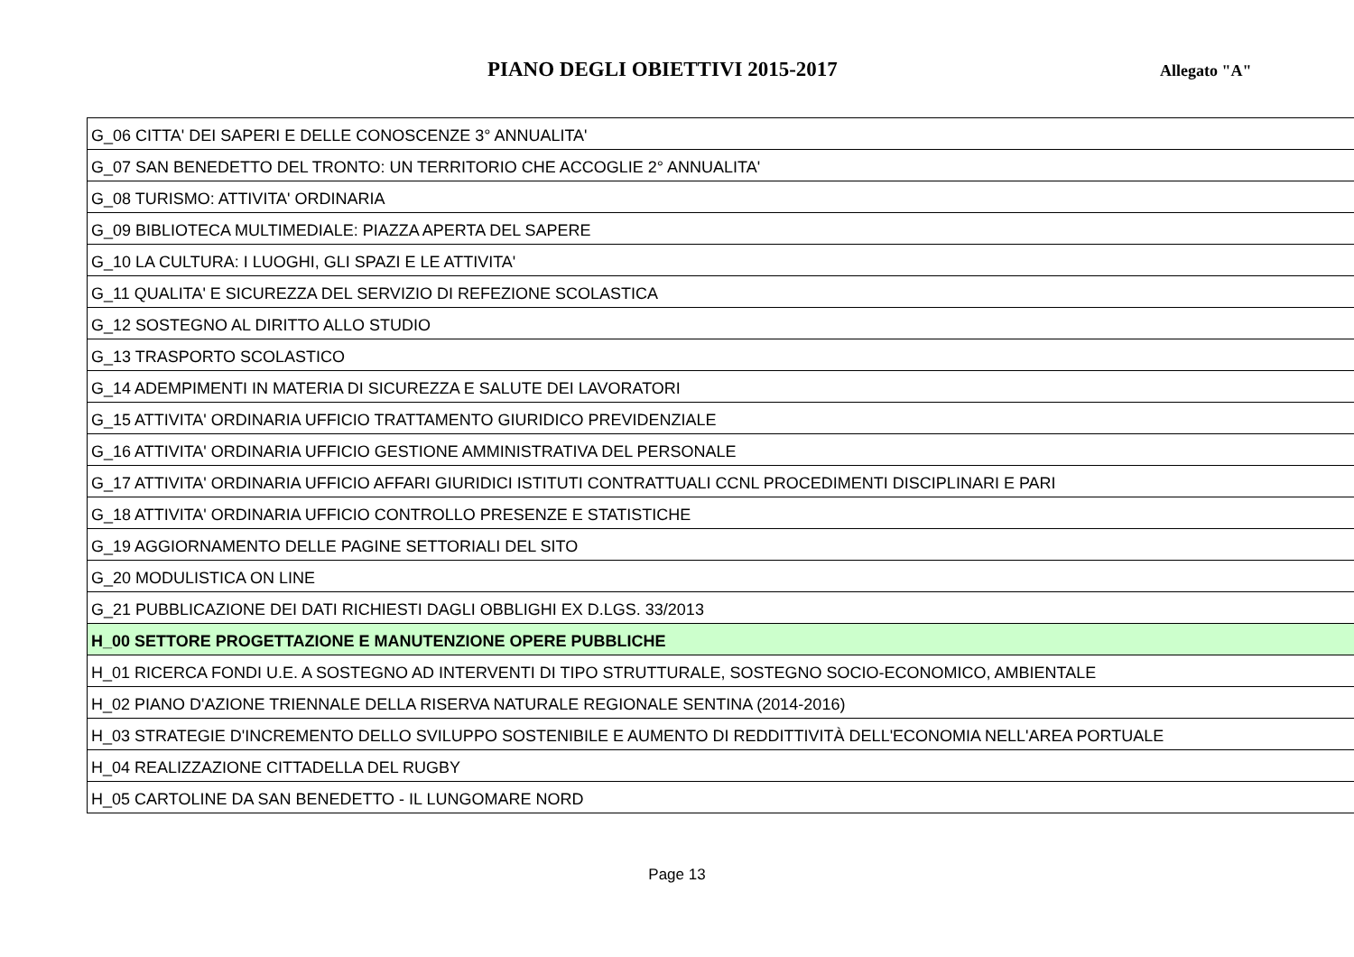PIANO DEGLI OBIETTIVI 2015-2017
Allegato "A"
| G_06 CITTA' DEI SAPERI E DELLE CONOSCENZE 3° ANNUALITA' |
| G_07 SAN BENEDETTO DEL TRONTO: UN TERRITORIO CHE ACCOGLIE 2° ANNUALITA' |
| G_08 TURISMO: ATTIVITA' ORDINARIA |
| G_09 BIBLIOTECA MULTIMEDIALE: PIAZZA APERTA DEL SAPERE |
| G_10 LA CULTURA: I LUOGHI, GLI SPAZI E LE ATTIVITA' |
| G_11 QUALITA' E SICUREZZA DEL SERVIZIO DI REFEZIONE SCOLASTICA |
| G_12 SOSTEGNO AL DIRITTO ALLO STUDIO |
| G_13 TRASPORTO SCOLASTICO |
| G_14 ADEMPIMENTI IN MATERIA DI SICUREZZA E SALUTE DEI LAVORATORI |
| G_15 ATTIVITA' ORDINARIA UFFICIO TRATTAMENTO GIURIDICO PREVIDENZIALE |
| G_16 ATTIVITA' ORDINARIA UFFICIO GESTIONE AMMINISTRATIVA DEL PERSONALE |
| G_17 ATTIVITA' ORDINARIA UFFICIO AFFARI GIURIDICI ISTITUTI CONTRATTUALI CCNL PROCEDIMENTI DISCIPLINARI E PARI |
| G_18 ATTIVITA' ORDINARIA UFFICIO CONTROLLO PRESENZE E STATISTICHE |
| G_19 AGGIORNAMENTO DELLE PAGINE SETTORIALI DEL SITO |
| G_20 MODULISTICA ON LINE |
| G_21 PUBBLICAZIONE DEI DATI RICHIESTI DAGLI OBBLIGHI EX D.LGS. 33/2013 |
| H_00 SETTORE PROGETTAZIONE E MANUTENZIONE OPERE PUBBLICHE |
| H_01 RICERCA FONDI U.E. A SOSTEGNO AD INTERVENTI DI TIPO STRUTTURALE, SOSTEGNO SOCIO-ECONOMICO, AMBIENTALE |
| H_02 PIANO D'AZIONE TRIENNALE DELLA RISERVA NATURALE REGIONALE SENTINA (2014-2016) |
| H_03 STRATEGIE D'INCREMENTO DELLO SVILUPPO SOSTENIBILE E AUMENTO DI REDDITTIVITÀ DELL'ECONOMIA NELL'AREA PORTUALE |
| H_04 REALIZZAZIONE CITTADELLA DEL RUGBY |
| H_05 CARTOLINE DA SAN BENEDETTO - IL LUNGOMARE NORD |
Page 13